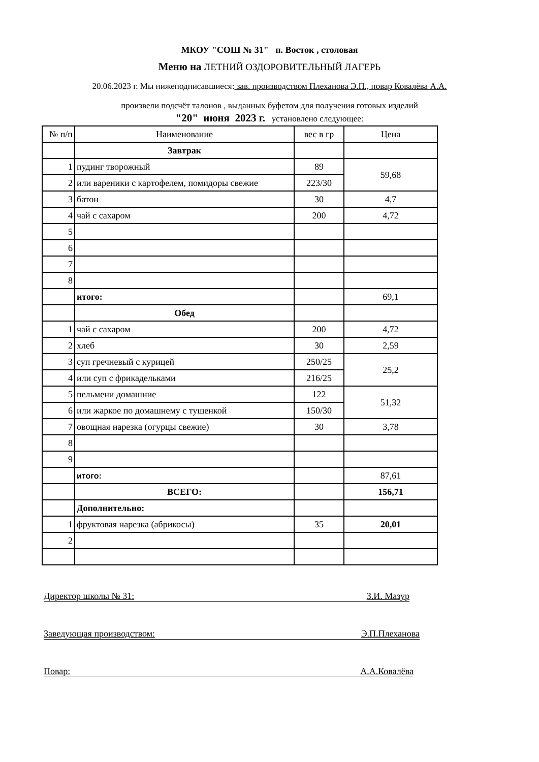МКОУ "СОШ № 31" п. Восток , столовая
Меню на ЛЕТНИЙ ОЗДОРОВИТЕЛЬНЫЙ ЛАГЕРЬ
20.06.2023 г. Мы нижеподписавшиеся: зав. производством Плеханова Э.П., повар Ковалёва А.А.
произвели подсчёт талонов , выданных буфетом для получения готовых изделий
"20" июня 2023 г. установлено следующее:
| № п/п | Наименование | вес в гр | Цена |
| | Завтрак | | |
| 1 | пудинг творожный | 89 | 59,68 |
| 2 | или вареники с картофелем, помидоры свежие | 223/30 | |
| 3 | батон | 30 | 4,7 |
| 4 | чай с сахаром | 200 | 4,72 |
| 5 | | | |
| 6 | | | |
| 7 | | | |
| 8 | | | |
| | итого: | | 69,1 |
| | Обед | | |
| 1 | чай с сахаром | 200 | 4,72 |
| 2 | хлеб | 30 | 2,59 |
| 3 | суп гречневый с курицей | 250/25 | 25,2 |
| 4 | или суп с фрикадельками | 216/25 | |
| 5 | пельмени домашние | 122 | 51,32 |
| 6 | или жаркое по домашнему с тушенкой | 150/30 | |
| 7 | овощная нарезка (огурцы свежие) | 30 | 3,78 |
| 8 | | | |
| 9 | | | |
| | итого: | | 87,61 |
| | ВСЕГО: | | 156,71 |
| | Дополнительно: | | |
| 1 | фруктовая нарезка (абрикосы) | 35 | 20,01 |
| 2 | | | |
Директор школы № 31: З.И. Мазур
Заведующая производством: Э.П.Плеханова
Повар: А.А.Ковалёва